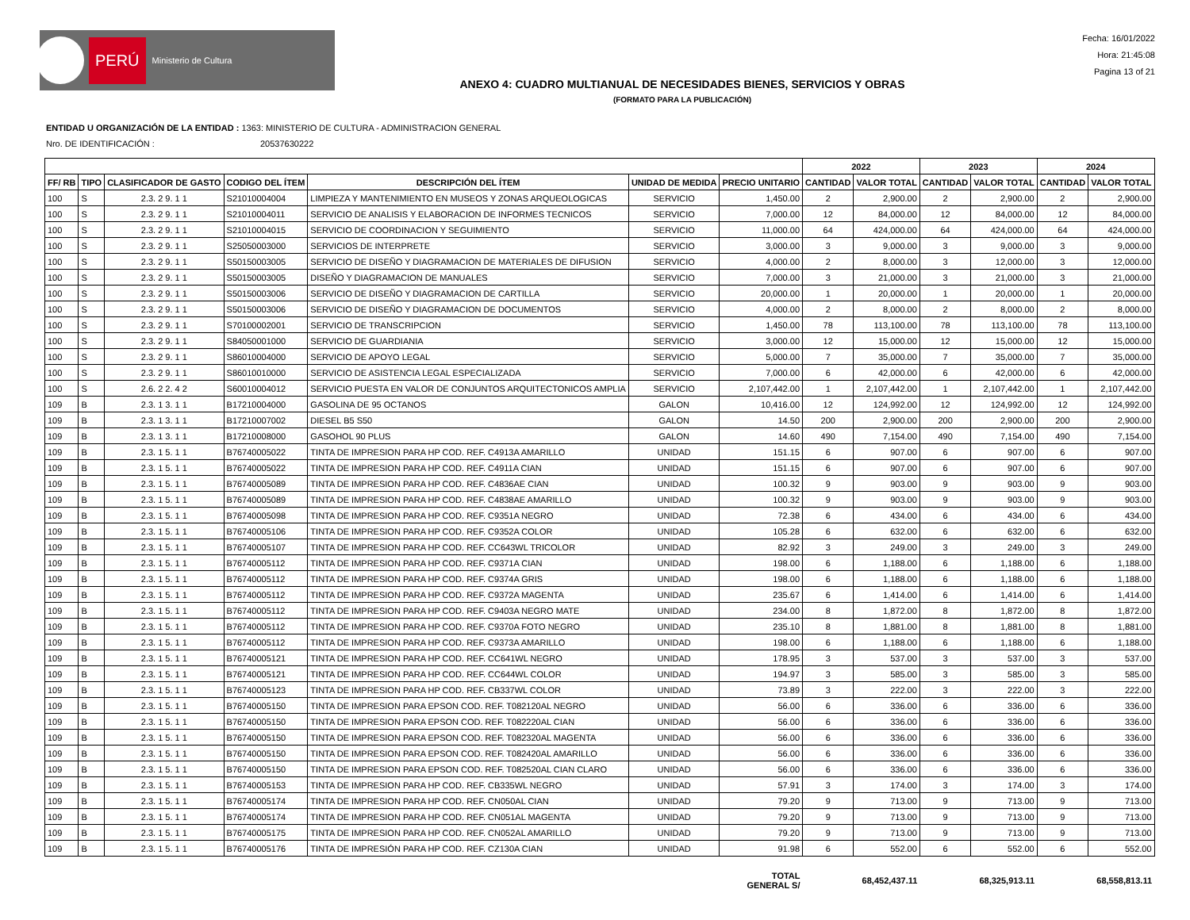PERÚ Ministerio de Cultura
Fecha: 16/01/2022
Hora: 21:45:08
Pagina 13 of 21
ANEXO 4: CUADRO MULTIANUAL DE NECESIDADES BIENES, SERVICIOS Y OBRAS
(FORMATO PARA LA PUBLICACIÓN)
ENTIDAD U ORGANIZACIÓN DE LA ENTIDAD : 1363: MINISTERIO DE CULTURA - ADMINISTRACION GENERAL
Nro. DE IDENTIFICACIÓN : 20537630222
| | | | | | | | 2022 | | 2023 | | 2024 | |
| --- | --- | --- | --- | --- | --- | --- | --- | --- | --- | --- | --- | --- |
| FF/ RB | TIPO | CLASIFICADOR DE GASTO | CODIGO DEL ÍTEM | DESCRIPCIÓN DEL ÍTEM | UNIDAD DE MEDIDA | PRECIO UNITARIO | CANTIDAD | VALOR TOTAL | CANTIDAD | VALOR TOTAL | CANTIDAD | VALOR TOTAL |
| 100 | S | 2.3. 2 9. 1 1 | S21010004004 | LIMPIEZA Y MANTENIMIENTO EN MUSEOS Y ZONAS ARQUEOLOGICAS | SERVICIO | 1,450.00 | 2 | 2,900.00 | 2 | 2,900.00 | 2 | 2,900.00 |
| 100 | S | 2.3. 2 9. 1 1 | S21010004011 | SERVICIO DE ANALISIS Y ELABORACION DE INFORMES TECNICOS | SERVICIO | 7,000.00 | 12 | 84,000.00 | 12 | 84,000.00 | 12 | 84,000.00 |
| 100 | S | 2.3. 2 9. 1 1 | S21010004015 | SERVICIO DE COORDINACION Y SEGUIMIENTO | SERVICIO | 11,000.00 | 64 | 424,000.00 | 64 | 424,000.00 | 64 | 424,000.00 |
| 100 | S | 2.3. 2 9. 1 1 | S25050003000 | SERVICIOS DE INTERPRETE | SERVICIO | 3,000.00 | 3 | 9,000.00 | 3 | 9,000.00 | 3 | 9,000.00 |
| 100 | S | 2.3. 2 9. 1 1 | S50150003005 | SERVICIO DE DISEÑO Y DIAGRAMACION DE MATERIALES DE DIFUSION | SERVICIO | 4,000.00 | 2 | 8,000.00 | 3 | 12,000.00 | 3 | 12,000.00 |
| 100 | S | 2.3. 2 9. 1 1 | S50150003005 | DISEÑO Y DIAGRAMACION DE MANUALES | SERVICIO | 7,000.00 | 3 | 21,000.00 | 3 | 21,000.00 | 3 | 21,000.00 |
| 100 | S | 2.3. 2 9. 1 1 | S50150003006 | SERVICIO DE DISEÑO Y DIAGRAMACION DE CARTILLA | SERVICIO | 20,000.00 | 1 | 20,000.00 | 1 | 20,000.00 | 1 | 20,000.00 |
| 100 | S | 2.3. 2 9. 1 1 | S50150003006 | SERVICIO DE DISEÑO Y DIAGRAMACION DE DOCUMENTOS | SERVICIO | 4,000.00 | 2 | 8,000.00 | 2 | 8,000.00 | 2 | 8,000.00 |
| 100 | S | 2.3. 2 9. 1 1 | S70100002001 | SERVICIO DE TRANSCRIPCION | SERVICIO | 1,450.00 | 78 | 113,100.00 | 78 | 113,100.00 | 78 | 113,100.00 |
| 100 | S | 2.3. 2 9. 1 1 | S84050001000 | SERVICIO DE GUARDIANIA | SERVICIO | 3,000.00 | 12 | 15,000.00 | 12 | 15,000.00 | 12 | 15,000.00 |
| 100 | S | 2.3. 2 9. 1 1 | S86010004000 | SERVICIO DE APOYO LEGAL | SERVICIO | 5,000.00 | 7 | 35,000.00 | 7 | 35,000.00 | 7 | 35,000.00 |
| 100 | S | 2.3. 2 9. 1 1 | S86010010000 | SERVICIO DE ASISTENCIA LEGAL ESPECIALIZADA | SERVICIO | 7,000.00 | 6 | 42,000.00 | 6 | 42,000.00 | 6 | 42,000.00 |
| 100 | S | 2.6. 2 2. 4 2 | S60010004012 | SERVICIO PUESTA EN VALOR DE CONJUNTOS ARQUITECTONICOS AMPLIA | SERVICIO | 2,107,442.00 | 1 | 2,107,442.00 | 1 | 2,107,442.00 | 1 | 2,107,442.00 |
| 109 | B | 2.3. 1 3. 1 1 | B17210004000 | GASOLINA DE 95 OCTANOS | GALON | 10,416.00 | 12 | 124,992.00 | 12 | 124,992.00 | 12 | 124,992.00 |
| 109 | B | 2.3. 1 3. 1 1 | B17210007002 | DIESEL B5 S50 | GALON | 14.50 | 200 | 2,900.00 | 200 | 2,900.00 | 200 | 2,900.00 |
| 109 | B | 2.3. 1 3. 1 1 | B17210008000 | GASOHOL 90 PLUS | GALON | 14.60 | 490 | 7,154.00 | 490 | 7,154.00 | 490 | 7,154.00 |
| 109 | B | 2.3. 1 5. 1 1 | B76740005022 | TINTA DE IMPRESION PARA HP COD. REF. C4913A AMARILLO | UNIDAD | 151.15 | 6 | 907.00 | 6 | 907.00 | 6 | 907.00 |
| 109 | B | 2.3. 1 5. 1 1 | B76740005022 | TINTA DE IMPRESION PARA HP COD. REF. C4911A CIAN | UNIDAD | 151.15 | 6 | 907.00 | 6 | 907.00 | 6 | 907.00 |
| 109 | B | 2.3. 1 5. 1 1 | B76740005089 | TINTA DE IMPRESION PARA HP COD. REF. C4836AE CIAN | UNIDAD | 100.32 | 9 | 903.00 | 9 | 903.00 | 9 | 903.00 |
| 109 | B | 2.3. 1 5. 1 1 | B76740005089 | TINTA DE IMPRESION PARA HP COD. REF. C4838AE AMARILLO | UNIDAD | 100.32 | 9 | 903.00 | 9 | 903.00 | 9 | 903.00 |
| 109 | B | 2.3. 1 5. 1 1 | B76740005098 | TINTA DE IMPRESION PARA HP COD. REF. C9351A NEGRO | UNIDAD | 72.38 | 6 | 434.00 | 6 | 434.00 | 6 | 434.00 |
| 109 | B | 2.3. 1 5. 1 1 | B76740005106 | TINTA DE IMPRESION PARA HP COD. REF. C9352A COLOR | UNIDAD | 105.28 | 6 | 632.00 | 6 | 632.00 | 6 | 632.00 |
| 109 | B | 2.3. 1 5. 1 1 | B76740005107 | TINTA DE IMPRESION PARA HP COD. REF. CC643WL TRICOLOR | UNIDAD | 82.92 | 3 | 249.00 | 3 | 249.00 | 3 | 249.00 |
| 109 | B | 2.3. 1 5. 1 1 | B76740005112 | TINTA DE IMPRESION PARA HP COD. REF. C9371A CIAN | UNIDAD | 198.00 | 6 | 1,188.00 | 6 | 1,188.00 | 6 | 1,188.00 |
| 109 | B | 2.3. 1 5. 1 1 | B76740005112 | TINTA DE IMPRESION PARA HP COD. REF. C9374A GRIS | UNIDAD | 198.00 | 6 | 1,188.00 | 6 | 1,188.00 | 6 | 1,188.00 |
| 109 | B | 2.3. 1 5. 1 1 | B76740005112 | TINTA DE IMPRESION PARA HP COD. REF. C9372A MAGENTA | UNIDAD | 235.67 | 6 | 1,414.00 | 6 | 1,414.00 | 6 | 1,414.00 |
| 109 | B | 2.3. 1 5. 1 1 | B76740005112 | TINTA DE IMPRESION PARA HP COD. REF. C9403A NEGRO MATE | UNIDAD | 234.00 | 8 | 1,872.00 | 8 | 1,872.00 | 8 | 1,872.00 |
| 109 | B | 2.3. 1 5. 1 1 | B76740005112 | TINTA DE IMPRESION PARA HP COD. REF. C9370A FOTO NEGRO | UNIDAD | 235.10 | 8 | 1,881.00 | 8 | 1,881.00 | 8 | 1,881.00 |
| 109 | B | 2.3. 1 5. 1 1 | B76740005112 | TINTA DE IMPRESION PARA HP COD. REF. C9373A AMARILLO | UNIDAD | 198.00 | 6 | 1,188.00 | 6 | 1,188.00 | 6 | 1,188.00 |
| 109 | B | 2.3. 1 5. 1 1 | B76740005121 | TINTA DE IMPRESION PARA HP COD. REF. CC641WL NEGRO | UNIDAD | 178.95 | 3 | 537.00 | 3 | 537.00 | 3 | 537.00 |
| 109 | B | 2.3. 1 5. 1 1 | B76740005121 | TINTA DE IMPRESION PARA HP COD. REF. CC644WL COLOR | UNIDAD | 194.97 | 3 | 585.00 | 3 | 585.00 | 3 | 585.00 |
| 109 | B | 2.3. 1 5. 1 1 | B76740005123 | TINTA DE IMPRESION PARA HP COD. REF. CB337WL COLOR | UNIDAD | 73.89 | 3 | 222.00 | 3 | 222.00 | 3 | 222.00 |
| 109 | B | 2.3. 1 5. 1 1 | B76740005150 | TINTA DE IMPRESION PARA EPSON COD. REF. T082120AL NEGRO | UNIDAD | 56.00 | 6 | 336.00 | 6 | 336.00 | 6 | 336.00 |
| 109 | B | 2.3. 1 5. 1 1 | B76740005150 | TINTA DE IMPRESION PARA EPSON COD. REF. T082220AL CIAN | UNIDAD | 56.00 | 6 | 336.00 | 6 | 336.00 | 6 | 336.00 |
| 109 | B | 2.3. 1 5. 1 1 | B76740005150 | TINTA DE IMPRESION PARA EPSON COD. REF. T082320AL MAGENTA | UNIDAD | 56.00 | 6 | 336.00 | 6 | 336.00 | 6 | 336.00 |
| 109 | B | 2.3. 1 5. 1 1 | B76740005150 | TINTA DE IMPRESION PARA EPSON COD. REF. T082420AL AMARILLO | UNIDAD | 56.00 | 6 | 336.00 | 6 | 336.00 | 6 | 336.00 |
| 109 | B | 2.3. 1 5. 1 1 | B76740005150 | TINTA DE IMPRESION PARA EPSON COD. REF. T082520AL CIAN CLARO | UNIDAD | 56.00 | 6 | 336.00 | 6 | 336.00 | 6 | 336.00 |
| 109 | B | 2.3. 1 5. 1 1 | B76740005153 | TINTA DE IMPRESION PARA HP COD. REF. CB335WL NEGRO | UNIDAD | 57.91 | 3 | 174.00 | 3 | 174.00 | 3 | 174.00 |
| 109 | B | 2.3. 1 5. 1 1 | B76740005174 | TINTA DE IMPRESION PARA HP COD. REF. CN050AL CIAN | UNIDAD | 79.20 | 9 | 713.00 | 9 | 713.00 | 9 | 713.00 |
| 109 | B | 2.3. 1 5. 1 1 | B76740005174 | TINTA DE IMPRESION PARA HP COD. REF. CN051AL MAGENTA | UNIDAD | 79.20 | 9 | 713.00 | 9 | 713.00 | 9 | 713.00 |
| 109 | B | 2.3. 1 5. 1 1 | B76740005175 | TINTA DE IMPRESION PARA HP COD. REF. CN052AL AMARILLO | UNIDAD | 79.20 | 9 | 713.00 | 9 | 713.00 | 9 | 713.00 |
| 109 | B | 2.3. 1 5. 1 1 | B76740005176 | TINTA DE IMPRESIÓN PARA HP COD. REF. CZ130A CIAN | UNIDAD | 91.98 | 6 | 552.00 | 6 | 552.00 | 6 | 552.00 |
| TOTAL GENERAL S/ | | | | | | | 68,452,437.11 | | 68,325,913.11 | | 68,558,813.11 | |